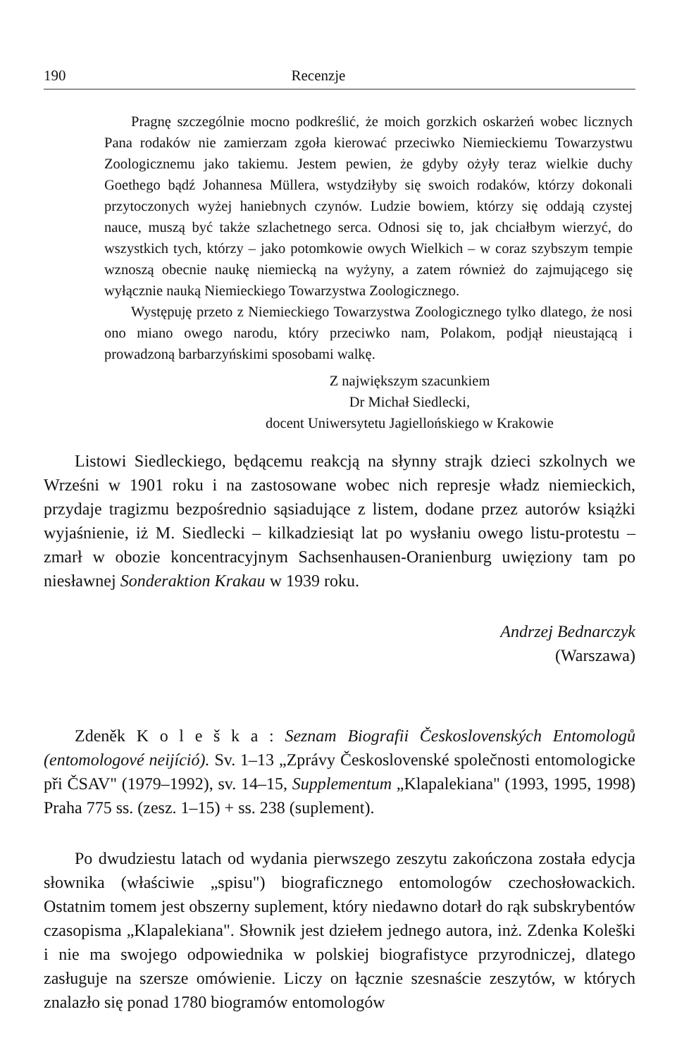190 Recenzje
Pragnę szczególnie mocno podkreślić, że moich gorzkich oskarżeń wobec licznych Pana rodaków nie zamierzam zgoła kierować przeciwko Niemieckiemu Towarzystwu Zoologicznemu jako takiemu. Jestem pewien, że gdyby ożyły teraz wielkie duchy Goethego bądź Johannesa Müllera, wstydziłyby się swoich rodaków, którzy dokonali przytoczonych wyżej haniebnych czynów. Ludzie bowiem, którzy się oddają czystej nauce, muszą być także szlachetnego serca. Odnosi się to, jak chciałbym wierzyć, do wszystkich tych, którzy – jako potomkowie owych Wielkich – w coraz szybszym tempie wznoszą obecnie naukę niemiecką na wyżyny, a zatem również do zajmującego się wyłącznie nauką Niemieckiego Towarzystwa Zoologicznego.
Występuję przeto z Niemieckiego Towarzystwa Zoologicznego tylko dlatego, że nosi ono miano owego narodu, który przeciwko nam, Polakom, podjął nieustającą i prowadzoną barbarzyńskimi sposobami walkę.
Z największym szacunkiem
Dr Michał Siedlecki,
docent Uniwersytetu Jagiellońskiego w Krakowie
Listowi Siedleckiego, będącemu reakcją na słynny strajk dzieci szkolnych we Wrześni w 1901 roku i na zastosowane wobec nich represje władz niemieckich, przydaje tragizmu bezpośrednio sąsiadujące z listem, dodane przez autorów książki wyjaśnienie, iż M. Siedlecki – kilkadziesiąt lat po wysłaniu owego listu-protestu – zmarł w obozie koncentracyjnym Sachsenhausen-Oranienburg uwięziony tam po niesławnej Sonderaktion Krakau w 1939 roku.
Andrzej Bednarczyk
(Warszawa)
Zdeněk K o l e š k a : Seznam Biografii Československých Entomologů (entomologové neijíció). Sv. 1–13 „Zprávy Československé společnosti entomologicke při ČSAV" (1979–1992), sv. 14–15, Supplementum „Klapalekiana" (1993, 1995, 1998) Praha 775 ss. (zesz. 1–15) + ss. 238 (suplement).
Po dwudziestu latach od wydania pierwszego zeszytu zakończona została edycja słownika (właściwie „spisu") biograficznego entomologów czechosłowackich. Ostatnim tomem jest obszerny suplement, który niedawno dotarł do rąk subskrybentów czasopisma „Klapalekiana". Słownik jest dziełem jednego autora, inż. Zdenka Koleški i nie ma swojego odpowiednika w polskiej biografistyce przyrodniczej, dlatego zasługuje na szersze omówienie. Liczy on łącznie szesnaście zeszytów, w których znalazło się ponad 1780 biogramów entomologów